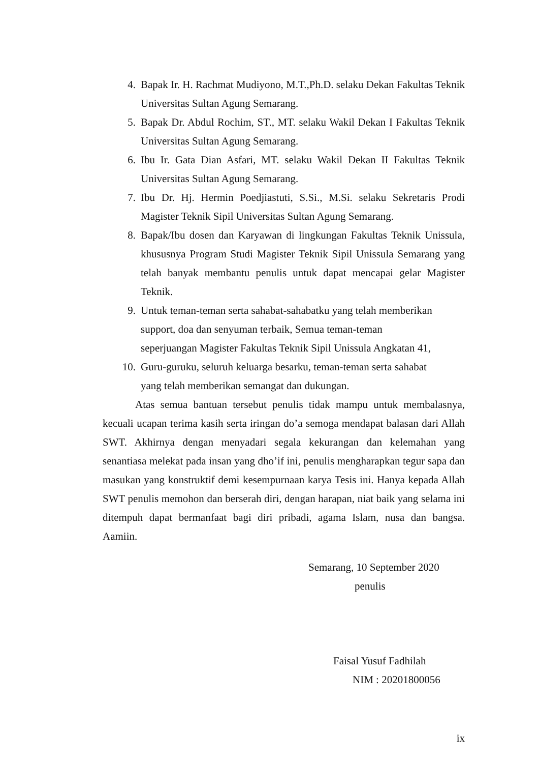4. Bapak Ir. H. Rachmat Mudiyono, M.T.,Ph.D. selaku Dekan Fakultas Teknik Universitas Sultan Agung Semarang.
5. Bapak Dr. Abdul Rochim, ST., MT. selaku Wakil Dekan I Fakultas Teknik Universitas Sultan Agung Semarang.
6. Ibu Ir. Gata Dian Asfari, MT. selaku Wakil Dekan II Fakultas Teknik Universitas Sultan Agung Semarang.
7. Ibu Dr. Hj. Hermin Poedjiastuti, S.Si., M.Si. selaku Sekretaris Prodi Magister Teknik Sipil Universitas Sultan Agung Semarang.
8. Bapak/Ibu dosen dan Karyawan di lingkungan Fakultas Teknik Unissula, khususnya Program Studi Magister Teknik Sipil Unissula Semarang yang telah banyak membantu penulis untuk dapat mencapai gelar Magister Teknik.
9. Untuk teman-teman serta sahabat-sahabatku yang telah memberikan support, doa dan senyuman terbaik, Semua teman-teman seperjuangan Magister Fakultas Teknik Sipil Unissula Angkatan 41,
10. Guru-guruku, seluruh keluarga besarku, teman-teman serta sahabat yang telah memberikan semangat dan dukungan.
Atas semua bantuan tersebut penulis tidak mampu untuk membalasnya, kecuali ucapan terima kasih serta iringan do’a semoga mendapat balasan dari Allah SWT. Akhirnya dengan menyadari segala kekurangan dan kelemahan yang senantiasa melekat pada insan yang dho’if ini, penulis mengharapkan tegur sapa dan masukan yang konstruktif demi kesempurnaan karya Tesis ini. Hanya kepada Allah SWT penulis memohon dan berserah diri, dengan harapan, niat baik yang selama ini ditempuh dapat bermanfaat bagi diri pribadi, agama Islam, nusa dan bangsa. Aamiin.
Semarang, 10 September 2020
penulis
Faisal Yusuf Fadhilah
NIM : 20201800056
ix